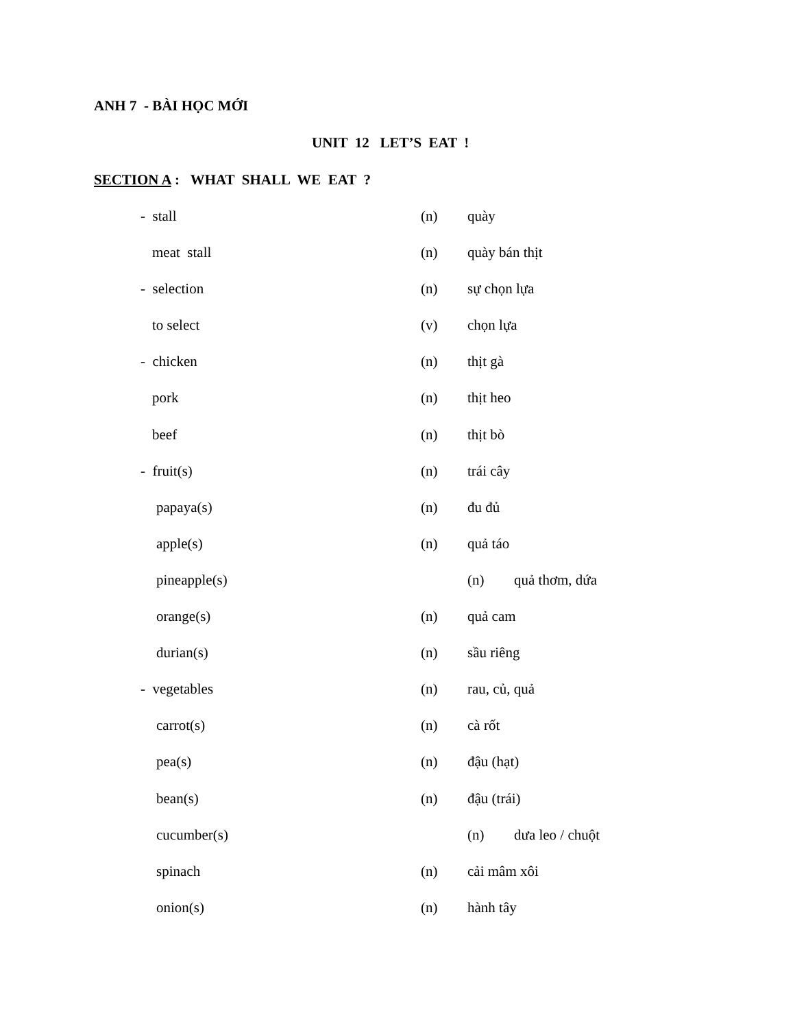ANH 7 - BÀI HỌC MỚI
UNIT 12 LET’S EAT !
SECTION A : WHAT SHALL WE EAT ?
- stall (n) quày
meat stall (n) quày bán thịt
- selection (n) sự chọn lựa
to select (v) chọn lựa
- chicken (n) thịt gà
pork (n) thịt heo
beef (n) thịt bò
- fruit(s) (n) trái cây
papaya(s) (n) đu đủ
apple(s) (n) quả táo
pineapple(s) (n) quả thơm, dứa
orange(s) (n) quả cam
durian(s) (n) sầu riêng
- vegetables (n) rau, củ, quả
carrot(s) (n) cà rốt
pea(s) (n) đậu (hạt)
bean(s) (n) đậu (trái)
cucumber(s) (n) dưa leo / chuột
spinach (n) cải mâm xôi
onion(s) (n) hành tây